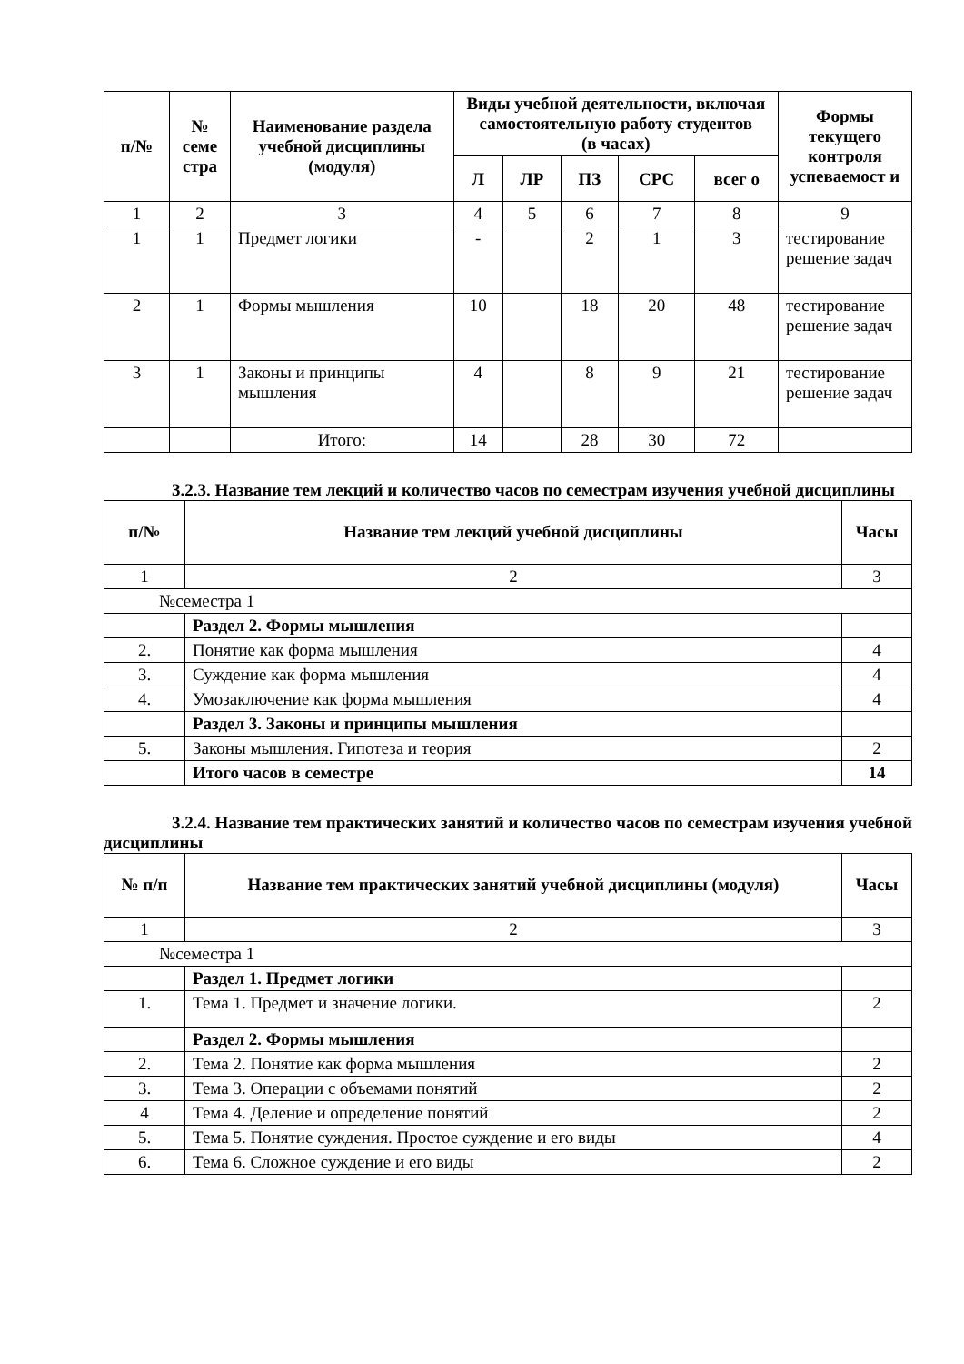| п/№ | № семе стра | Наименование раздела учебной дисциплины (модуля) | Виды учебной деятельности, включая самостоятельную работу студентов (в часах) | | | | | Формы текущего контроля успеваемост и |
| --- | --- | --- | --- | --- | --- | --- | --- | --- |
| | | | Л | ЛР | ПЗ | СРС | всег о | |
| 1 | 2 | 3 | 4 | 5 | 6 | 7 | 8 | 9 |
| 1 | 1 | Предмет логики | - | | 2 | 1 | 3 | тестирование решение задач |
| 2 | 1 | Формы мышления | 10 | | 18 | 20 | 48 | тестирование решение задач |
| 3 | 1 | Законы и принципы мышления | 4 | | 8 | 9 | 21 | тестирование решение задач |
| | | Итого: | 14 | | 28 | 30 | 72 | |
3.2.3. Название тем лекций и количество часов по семестрам изучения учебной дисциплины
| п/№ | Название тем лекций учебной дисциплины | Часы |
| --- | --- | --- |
| 1 | 2 | 3 |
| №семестра 1 | | |
| | Раздел 2. Формы мышления | |
| 2. | Понятие как форма мышления | 4 |
| 3. | Суждение как форма мышления | 4 |
| 4. | Умозаключение как форма мышления | 4 |
| | Раздел 3. Законы и принципы мышления | |
| 5. | Законы мышления. Гипотеза и теория | 2 |
| | Итого часов в семестре | 14 |
3.2.4. Название тем практических занятий и количество часов по семестрам изучения учебной дисциплины
| № п/п | Название тем практических занятий учебной дисциплины (модуля) | Часы |
| --- | --- | --- |
| 1 | 2 | 3 |
| №семестра 1 | | |
| | Раздел 1. Предмет логики | |
| 1. | Тема 1. Предмет и значение логики. | 2 |
| | Раздел 2. Формы мышления | |
| 2. | Тема 2. Понятие как форма мышления | 2 |
| 3. | Тема 3. Операции с объемами понятий | 2 |
| 4 | Тема 4. Деление и определение понятий | 2 |
| 5. | Тема 5. Понятие суждения. Простое суждение и его виды | 4 |
| 6. | Тема 6. Сложное суждение и его виды | 2 |